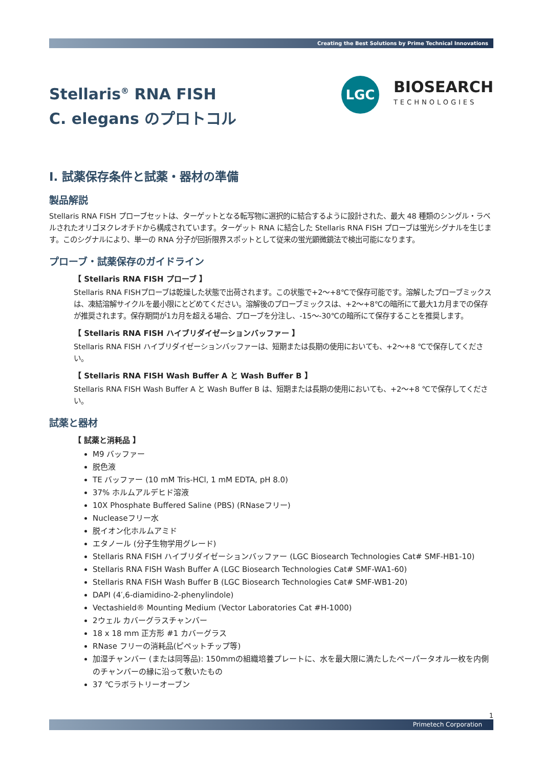Creating the Best Solutions by Prime Technical Innovations
Stellaris<sup>®</sup> RNA FISH
C. elegans のプロトコル
LGC
BIOSEARCH
TECHNOLOGIES
I. 試薬保存条件と試薬・器材の準備
製品解説
Stellaris RNA FISH プローブセットは、ターゲットとなる転写物に選択的に結合するように設計された、最大 48 種類のシングル・ラベルされたオリゴヌクレオチドから構成されています。ターゲット RNA に結合した Stellaris RNA FISH プローブは蛍光シグナルを生じます。このシグナルにより、単一の RNA 分子が回折限界スポットとして従来の蛍光顕微鏡法で検出可能になります。
プローブ・試薬保存のガイドライン
【 Stellaris RNA FISH プローブ 】
Stellaris RNA FISHプローブは乾燥した状態で出荷されます。この状態で+2～+8℃で保存可能です。溶解したプローブミックスは、凍結溶解サイクルを最小限にとどめてください。溶解後のプローブミックスは、+2～+8℃の暗所にて最大1カ月までの保存が推奨されます。保存期間が1カ月を超える場合、プローブを分注し、-15～-30℃の暗所にて保存することを推奨します。
【 Stellaris RNA FISH ハイブリダイゼーションバッファー 】
Stellaris RNA FISH ハイブリダイゼーションバッファーは、短期または長期の使用においても、+2～+8 ℃で保存してください。
【 Stellaris RNA FISH Wash Buffer A と Wash Buffer B 】
Stellaris RNA FISH Wash Buffer A と Wash Buffer B は、短期または長期の使用においても、+2～+8 ℃で保存してください。
試薬と器材
【 試薬と消耗品 】
M9 バッファー
脱色液
TE バッファー (10 mM Tris-HCl, 1 mM EDTA, pH 8.0)
37% ホルムアルデヒド溶液
10X Phosphate Buffered Saline (PBS) (RNaseフリー)
Nucleaseフリー水
脱イオン化ホルムアミド
エタノール (分子生物学用グレード)
Stellaris RNA FISH ハイブリダイゼーションバッファー (LGC Biosearch Technologies Cat# SMF-HB1-10)
Stellaris RNA FISH Wash Buffer A (LGC Biosearch Technologies Cat# SMF-WA1-60)
Stellaris RNA FISH Wash Buffer B (LGC Biosearch Technologies Cat# SMF-WB1-20)
DAPI (4′,6-diamidino-2-phenylindole)
Vectashield® Mounting Medium (Vector Laboratories Cat #H-1000)
2ウェル カバーグラスチャンバー
18 x 18 mm 正方形 #1 カバーグラス
RNase フリーの消耗品(ピペットチップ等)
加湿チャンバー (または同等品): 150mmの組織培養プレートに、水を最大限に満たしたペーパータオル一枚を内側のチャンバーの縁に沿って敷いたもの
37 ℃ラボラトリーオーブン
1
Primetech Corporation